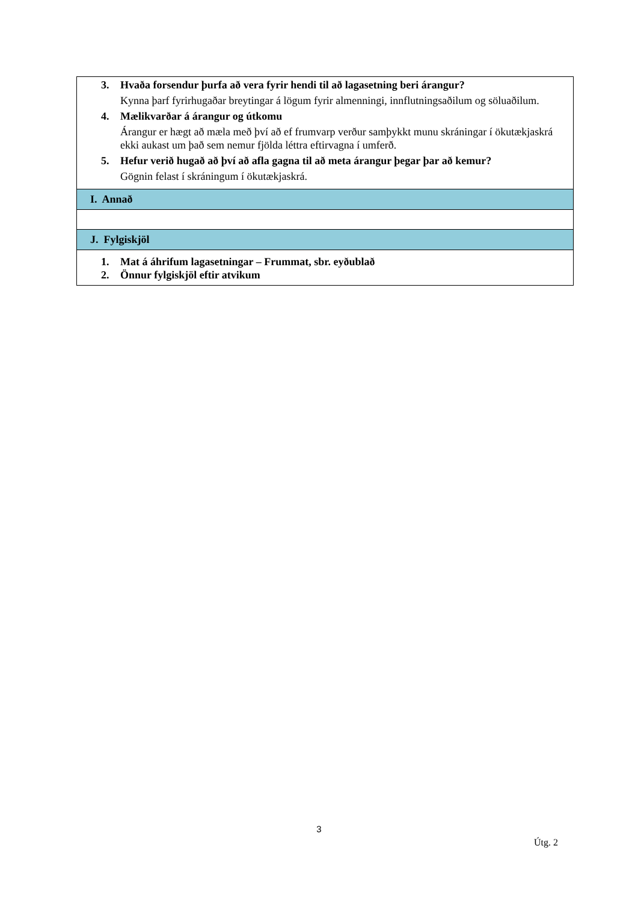| 3. Hvaða forsendur þurfa að vera fyrir hendi til að lagasetning beri árangur? Kynna þarf fyrirhugaðar breytingar á lögum fyrir almenningi, innflutningsaðilum og söluaðilum. 4. Mælikvarðar á árangur og útkomu Árangur er hægt að mæla með því að ef frumvarp verður samþykkt munu skráningar í ökutækjaskrá ekki aukast um það sem nemur fjölda léttra eftirvagna í umferð. 5. Hefur verið hugað að því að afla gagna til að meta árangur þegar þar að kemur? Gögnin felast í skráningum í ökutækjaskrá. |
| I. Annað |
| J. Fylgiskjöl |
| 1. Mat á áhrifum lagasetningar – Frummat, sbr. eyðublað 2. Önnur fylgiskjöl eftir atvikum |
3
Útg. 2